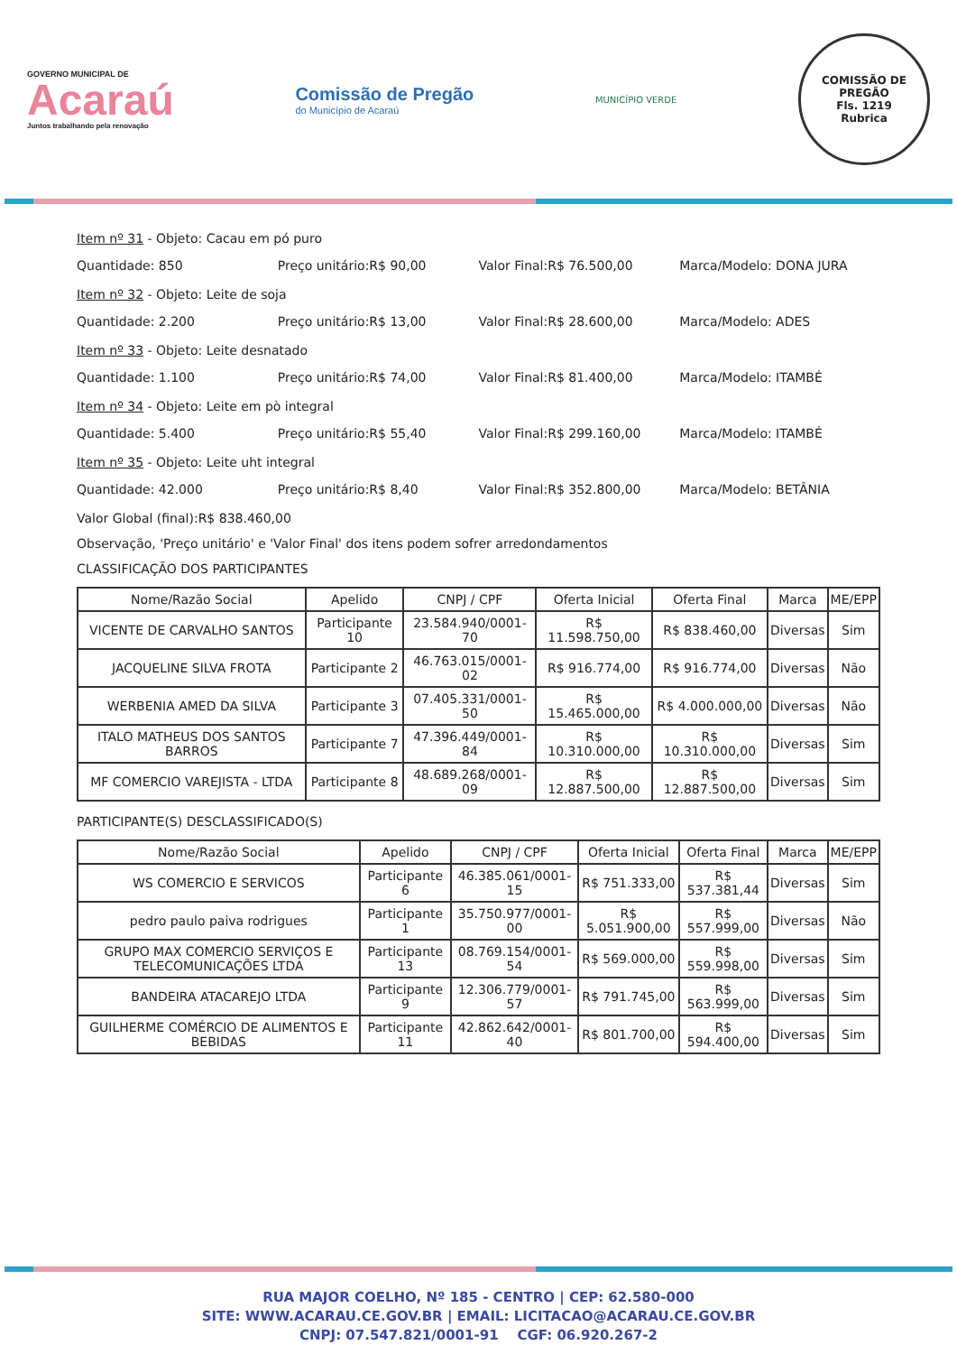GOVERNO MUNICIPAL DE
Acaraú
Juntos trabalhando pela renovação
Comissão de Pregão
do Município de Acaraú
MUNICÍPIO VERDE
COMISSÃO DE PREGÃO
Fls. 1219
Rubrica
Item nº 31 - Objeto: Cacau em pó puro
Quantidade: 850 Preço unitário:R$ 90,00 Valor Final:R$ 76.500,00 Marca/Modelo: DONA JURA
Item nº 32 - Objeto: Leite de soja
Quantidade: 2.200 Preço unitário:R$ 13,00 Valor Final:R$ 28.600,00 Marca/Modelo: ADES
Item nº 33 - Objeto: Leite desnatado
Quantidade: 1.100 Preço unitário:R$ 74,00 Valor Final:R$ 81.400,00 Marca/Modelo: ITAMBÉ
Item nº 34 - Objeto: Leite em pò integral
Quantidade: 5.400 Preço unitário:R$ 55,40 Valor Final:R$ 299.160,00 Marca/Modelo: ITAMBÉ
Item nº 35 - Objeto: Leite uht integral
Quantidade: 42.000 Preço unitário:R$ 8,40 Valor Final:R$ 352.800,00 Marca/Modelo: BETÂNIA
Valor Global (final):R$ 838.460,00
Observação, 'Preço unitário' e 'Valor Final' dos itens podem sofrer arredondamentos
CLASSIFICAÇÃO DOS PARTICIPANTES
| Nome/Razão Social | Apelido | CNPJ / CPF | Oferta Inicial | Oferta Final | Marca | ME/EPP |
| --- | --- | --- | --- | --- | --- | --- |
| VICENTE DE CARVALHO SANTOS | Participante 10 | 23.584.940/0001-70 | R$ 11.598.750,00 | R$ 838.460,00 | Diversas | Sim |
| JACQUELINE SILVA FROTA | Participante 2 | 46.763.015/0001-02 | R$ 916.774,00 | R$ 916.774,00 | Diversas | Não |
| WERBENIA AMED DA SILVA | Participante 3 | 07.405.331/0001-50 | R$ 15.465.000,00 | R$ 4.000.000,00 | Diversas | Não |
| ITALO MATHEUS DOS SANTOS BARROS | Participante 7 | 47.396.449/0001-84 | R$ 10.310.000,00 | R$ 10.310.000,00 | Diversas | Sim |
| MF COMERCIO VAREJISTA - LTDA | Participante 8 | 48.689.268/0001-09 | R$ 12.887.500,00 | R$ 12.887.500,00 | Diversas | Sim |
PARTICIPANTE(S) DESCLASSIFICADO(S)
| Nome/Razão Social | Apelido | CNPJ / CPF | Oferta Inicial | Oferta Final | Marca | ME/EPP |
| --- | --- | --- | --- | --- | --- | --- |
| WS COMERCIO E SERVICOS | Participante 6 | 46.385.061/0001-15 | R$ 751.333,00 | R$ 537.381,44 | Diversas | Sim |
| pedro paulo paiva rodrigues | Participante 1 | 35.750.977/0001-00 | R$ 5.051.900,00 | R$ 557.999,00 | Diversas | Não |
| GRUPO MAX COMERCIO SERVIÇOS E TELECOMUNICAÇÕES LTDA | Participante 13 | 08.769.154/0001-54 | R$ 569.000,00 | R$ 559.998,00 | Diversas | Sim |
| BANDEIRA ATACAREJO LTDA | Participante 9 | 12.306.779/0001-57 | R$ 791.745,00 | R$ 563.999,00 | Diversas | Sim |
| GUILHERME COMÉRCIO DE ALIMENTOS E BEBIDAS | Participante 11 | 42.862.642/0001-40 | R$ 801.700,00 | R$ 594.400,00 | Diversas | Sim |
RUA MAJOR COELHO, Nº 185 - CENTRO | CEP: 62.580-000
SITE: WWW.ACARAU.CE.GOV.BR | EMAIL: LICITACAO@ACARAU.CE.GOV.BR
CNPJ: 07.547.821/0001-91 CGF: 06.920.267-2